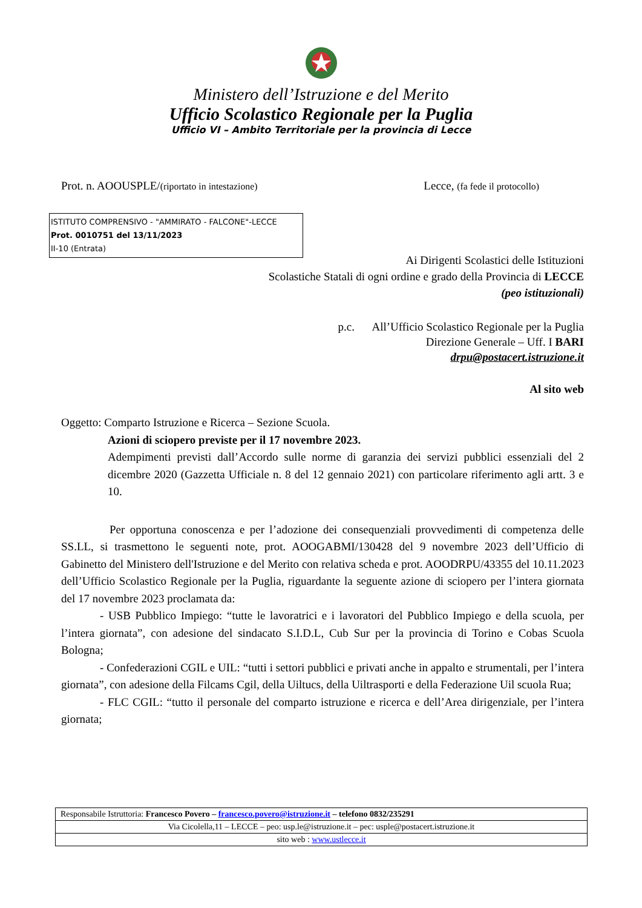Ministero dell’Istruzione e del Merito
Ufficio Scolastico Regionale per la Puglia
Ufficio VI – Ambito Territoriale per la provincia di Lecce
Prot. n. AOOUSPLE/(riportato in intestazione) Lecce, (fa fede il protocollo)
ISTITUTO COMPRENSIVO - "AMMIRATO - FALCONE"-LECCE
Prot. 0010751 del 13/11/2023
II-10 (Entrata)
Ai Dirigenti Scolastici delle Istituzioni
Scolastiche Statali di ogni ordine e grado della Provincia di LECCE
(peo istituzionali)
p.c. All’Ufficio Scolastico Regionale per la Puglia
Direzione Generale – Uff. I BARI
drpu@postacert.istruzione.it
Al sito web
Oggetto: Comparto Istruzione e Ricerca – Sezione Scuola.
Azioni di sciopero previste per il 17 novembre 2023.
Adempimenti previsti dall’Accordo sulle norme di garanzia dei servizi pubblici essenziali del 2 dicembre 2020 (Gazzetta Ufficiale n. 8 del 12 gennaio 2021) con particolare riferimento agli artt. 3 e 10.
Per opportuna conoscenza e per l’adozione dei consequenziali provvedimenti di competenza delle SS.LL, si trasmettono le seguenti note, prot. AOOGABMI/130428 del 9 novembre 2023 dell’Ufficio di Gabinetto del Ministero dell'Istruzione e del Merito con relativa scheda e prot. AOODRPU/43355 del 10.11.2023 dell’Ufficio Scolastico Regionale per la Puglia, riguardante la seguente azione di sciopero per l’intera giornata del 17 novembre 2023 proclamata da:
- USB Pubblico Impiego: “tutte le lavoratrici e i lavoratori del Pubblico Impiego e della scuola, per l’intera giornata”, con adesione del sindacato S.I.D.L, Cub Sur per la provincia di Torino e Cobas Scuola Bologna;
- Confederazioni CGIL e UIL: “tutti i settori pubblici e privati anche in appalto e strumentali, per l’intera giornata”, con adesione della Filcams Cgil, della Uiltucs, della Uiltrasporti e della Federazione Uil scuola Rua;
- FLC CGIL: “tutto il personale del comparto istruzione e ricerca e dell’Area dirigenziale, per l’intera giornata;
| Responsabile Istruttoria: Francesco Povero – francesco.povero@istruzione.it – telefono 0832/235291 |
| Via Cicolella,11 – LECCE – peo: usp.le@istruzione.it – pec: usple@postacert.istruzione.it |
| sito web : www.ustlecce.it |